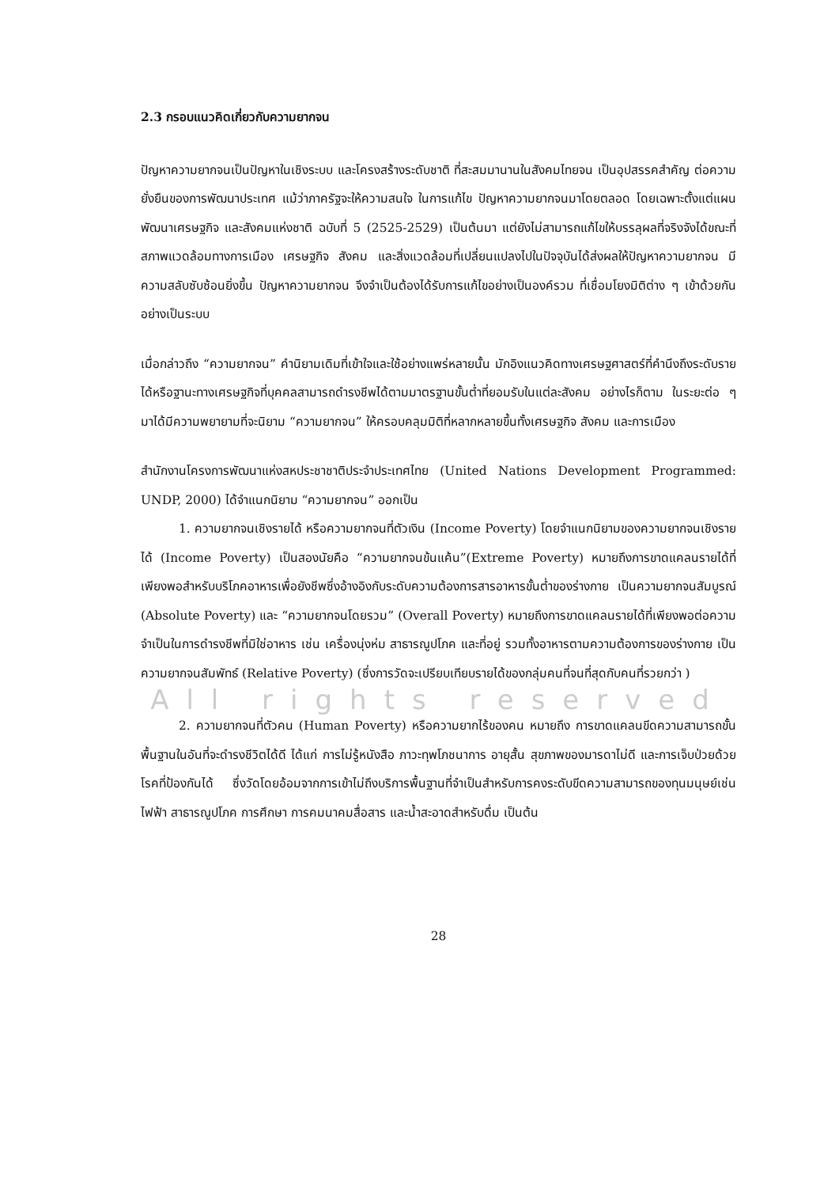2.3 กรอบแนวคิดเกี่ยวกับความยากจน
ปัญหาความยากจนเป็นปัญหาในเชิงระบบ และโครงสร้างระดับชาติ ที่สะสมมานานในสังคมไทยจน เป็นอุปสรรคสำคัญ ต่อความยั่งยืนของการพัฒนาประเทศ แม้ว่าภาครัฐจะให้ความสนใจ ในการแก้ไข ปัญหาความยากจนมาโดยตลอด โดยเฉพาะตั้งแต่แผนพัฒนาเศรษฐกิจ และสังคมแห่งชาติ ฉบับที่ 5 (2525-2529) เป็นต้นมา แต่ยังไม่สามารถแก้ไขให้บรรลุผลที่จริงจังได้ขณะที่สภาพแวดล้อมทางการเมือง เศรษฐกิจ สังคม และสิ่งแวดล้อมที่เปลี่ยนแปลงไปในปัจจุบันได้ส่งผลให้ปัญหาความยากจน มีความสลับซับซ้อนยิ่งขึ้น ปัญหาความยากจน จึงจำเป็นต้องได้รับการแก้ไขอย่างเป็นองค์รวม ที่เชื่อมโยงมิติต่าง ๆ เข้าด้วยกันอย่างเป็นระบบ
เมื่อกล่าวถึง “ความยากจน” คำนิยามเดิมที่เข้าใจและใช้อย่างแพร่หลายนั้น มักอิงแนวคิดทางเศรษฐศาสตร์ที่คำนึงถึงระดับรายได้หรือฐานะทางเศรษฐกิจที่บุคคลสามารถดำรงชีพได้ตามมาตรฐานขั้นต่ำที่ยอมรับในแต่ละสังคม อย่างไรก็ตาม ในระยะต่อ ๆ มาได้มีความพยายามที่จะนิยาม “ความยากจน” ให้ครอบคลุมมิติที่หลากหลายขึ้นทั้งเศรษฐกิจ สังคม และการเมือง
สำนักงานโครงการพัฒนาแห่งสหประชาชาติประจำประเทศไทย (United Nations Development Programmed: UNDP, 2000) ได้จำแนกนิยาม “ความยากจน” ออกเป็น
1. ความยากจนเชิงรายได้ หรือความยากจนที่ตัวเงิน (Income Poverty) โดยจำแนกนิยามของความยากจนเชิงรายได้ (Income Poverty) เป็นสองนัยคือ “ความยากจนข้นแค้น”(Extreme Poverty) หมายถึงการขาดแคลนรายได้ที่เพียงพอสำหรับบริโภคอาหารเพื่อยังชีพซึ่งอ้างอิงกับระดับความต้องการสารอาหารขั้นต่ำของร่างกาย เป็นความยากจนสัมบูรณ์ (Absolute Poverty) และ “ความยากจนโดยรวม” (Overall Poverty) หมายถึงการขาดแคลนรายได้ที่เพียงพอต่อความจำเป็นในการดำรงชีพที่มิใช่อาหาร เช่น เครื่องนุ่งห่ม สาธารณูปโภค และที่อยู่ รวมทั้งอาหารตามความต้องการของร่างกาย เป็นความยากจนสัมพัทธ์ (Relative Poverty) (ซึ่งการวัดจะเปรียบเทียบรายได้ของกลุ่มคนที่จนที่สุดกับคนที่รวยกว่า )
All rights reserved
2. ความยากจนที่ตัวคน (Human Poverty) หรือความยากไร้ของคน หมายถึง การขาดแคลนขีดความสามารถขั้นพื้นฐานในอันที่จะดำรงชีวิตได้ดี ได้แก่ การไม่รู้หนังสือ ภาวะทุพโภชนาการ อายุสั้น สุขภาพของมารดาไม่ดี และการเจ็บป่วยด้วยโรคที่ป้องกันได้ ซึ่งวัดโดยอ้อมจากการเข้าไม่ถึงบริการพื้นฐานที่จำเป็นสำหรับการคงระดับขีดความสามารถของทุนมนุษย์เช่น ไฟฟ้า สาธารณูปโภค การศึกษา การคมนาคมสื่อสาร และน้ำสะอาดสำหรับดื่ม เป็นต้น
28